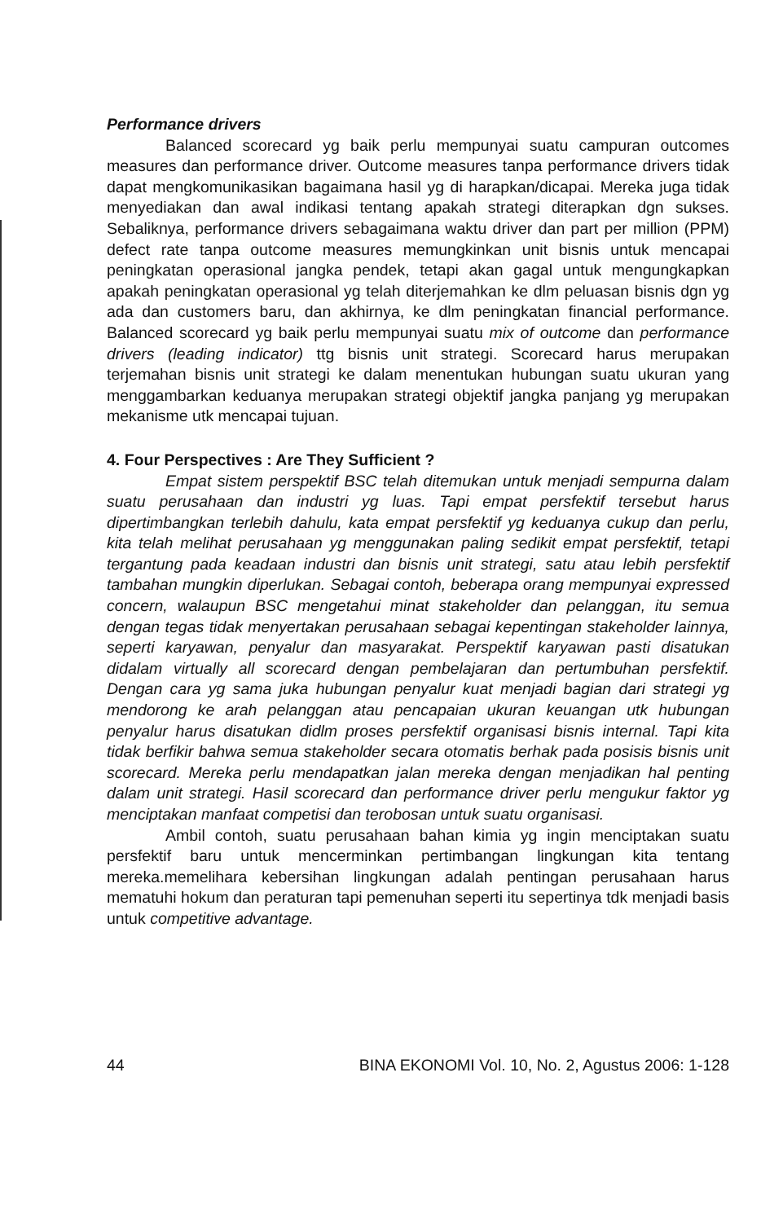Performance drivers
Balanced scorecard yg baik perlu mempunyai suatu campuran outcomes measures dan performance driver. Outcome measures tanpa performance drivers tidak dapat mengkomunikasikan bagaimana hasil yg di harapkan/dicapai. Mereka juga tidak menyediakan dan awal indikasi tentang apakah strategi diterapkan dgn sukses. Sebaliknya, performance drivers sebagaimana waktu driver dan part per million (PPM) defect rate tanpa outcome measures memungkinkan unit bisnis untuk mencapai peningkatan operasional jangka pendek, tetapi akan gagal untuk mengungkapkan apakah peningkatan operasional yg telah diterjemahkan ke dlm peluasan bisnis dgn yg ada dan customers baru, dan akhirnya, ke dlm peningkatan financial performance. Balanced scorecard yg baik perlu mempunyai suatu mix of outcome dan performance drivers (leading indicator) ttg bisnis unit strategi. Scorecard harus merupakan terjemahan bisnis unit strategi ke dalam menentukan hubungan suatu ukuran yang menggambarkan keduanya merupakan strategi objektif jangka panjang yg merupakan mekanisme utk mencapai tujuan.
4. Four Perspectives : Are They Sufficient ?
Empat sistem perspektif BSC telah ditemukan untuk menjadi sempurna dalam suatu perusahaan dan industri yg luas. Tapi empat persfektif tersebut harus dipertimbangkan terlebih dahulu, kata empat persfektif yg keduanya cukup dan perlu, kita telah melihat perusahaan yg menggunakan paling sedikit empat persfektif, tetapi tergantung pada keadaan industri dan bisnis unit strategi, satu atau lebih persfektif tambahan mungkin diperlukan. Sebagai contoh, beberapa orang mempunyai expressed concern, walaupun BSC mengetahui minat stakeholder dan pelanggan, itu semua dengan tegas tidak menyertakan perusahaan sebagai kepentingan stakeholder lainnya, seperti karyawan, penyalur dan masyarakat. Perspektif karyawan pasti disatukan didalam virtually all scorecard dengan pembelajaran dan pertumbuhan persfektif. Dengan cara yg sama juka hubungan penyalur kuat menjadi bagian dari strategi yg mendorong ke arah pelanggan atau pencapaian ukuran keuangan utk hubungan penyalur harus disatukan didlm proses persfektif organisasi bisnis internal. Tapi kita tidak berfikir bahwa semua stakeholder secara otomatis berhak pada posisis bisnis unit scorecard. Mereka perlu mendapatkan jalan mereka dengan menjadikan hal penting dalam unit strategi. Hasil scorecard dan performance driver perlu mengukur faktor yg menciptakan manfaat competisi dan terobosan untuk suatu organisasi.
Ambil contoh, suatu perusahaan bahan kimia yg ingin menciptakan suatu persfektif baru untuk mencerminkan pertimbangan lingkungan kita tentang mereka.memelihara kebersihan lingkungan adalah pentingan perusahaan harus mematuhi hokum dan peraturan tapi pemenuhan seperti itu sepertinya tdk menjadi basis untuk competitive advantage.
44 BINA EKONOMI Vol. 10, No. 2, Agustus 2006: 1-128